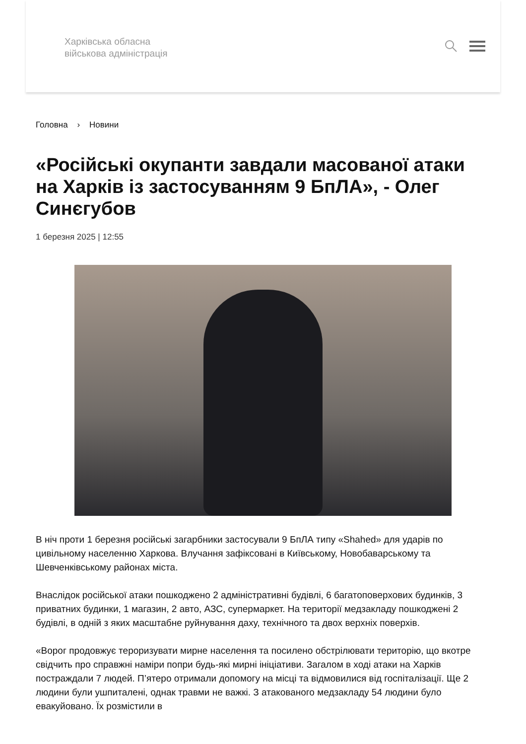Харківська обласна
військова адміністрація
Головна › Новини
«Російські окупанти завдали масованої атаки на Харків із застосуванням 9 БпЛА», - Олег Синєгубов
1 березня 2025 | 12:55
В ніч проти 1 березня російські загарбники застосували 9 БпЛА типу «Shahed» для ударів по цивільному населенню Харкова. Влучання зафіксовані в Київському, Новобаварському та Шевченківському районах міста.
Внаслідок російської атаки пошкоджено 2 адміністративні будівлі, 6 багатоповерхових будинків, 3 приватних будинки, 1 магазин, 2 авто, АЗС, супермаркет. На території медзакладу пошкоджені 2 будівлі, в одній з яких масштабне руйнування даху, технічного та двох верхніх поверхів.
«Ворог продовжує тероризувати мирне населення та посилено обстрілювати територію, що вкотре свідчить про справжні наміри попри будь-які мирні ініціативи. Загалом в ході атаки на Харків постраждали 7 людей. П’ятеро отримали допомогу на місці та відмовилися від госпіталізації. Ще 2 людини були ушпиталені, однак травми не важкі. З атакованого медзакладу 54 людини було евакуйовано. Їх розмістили в